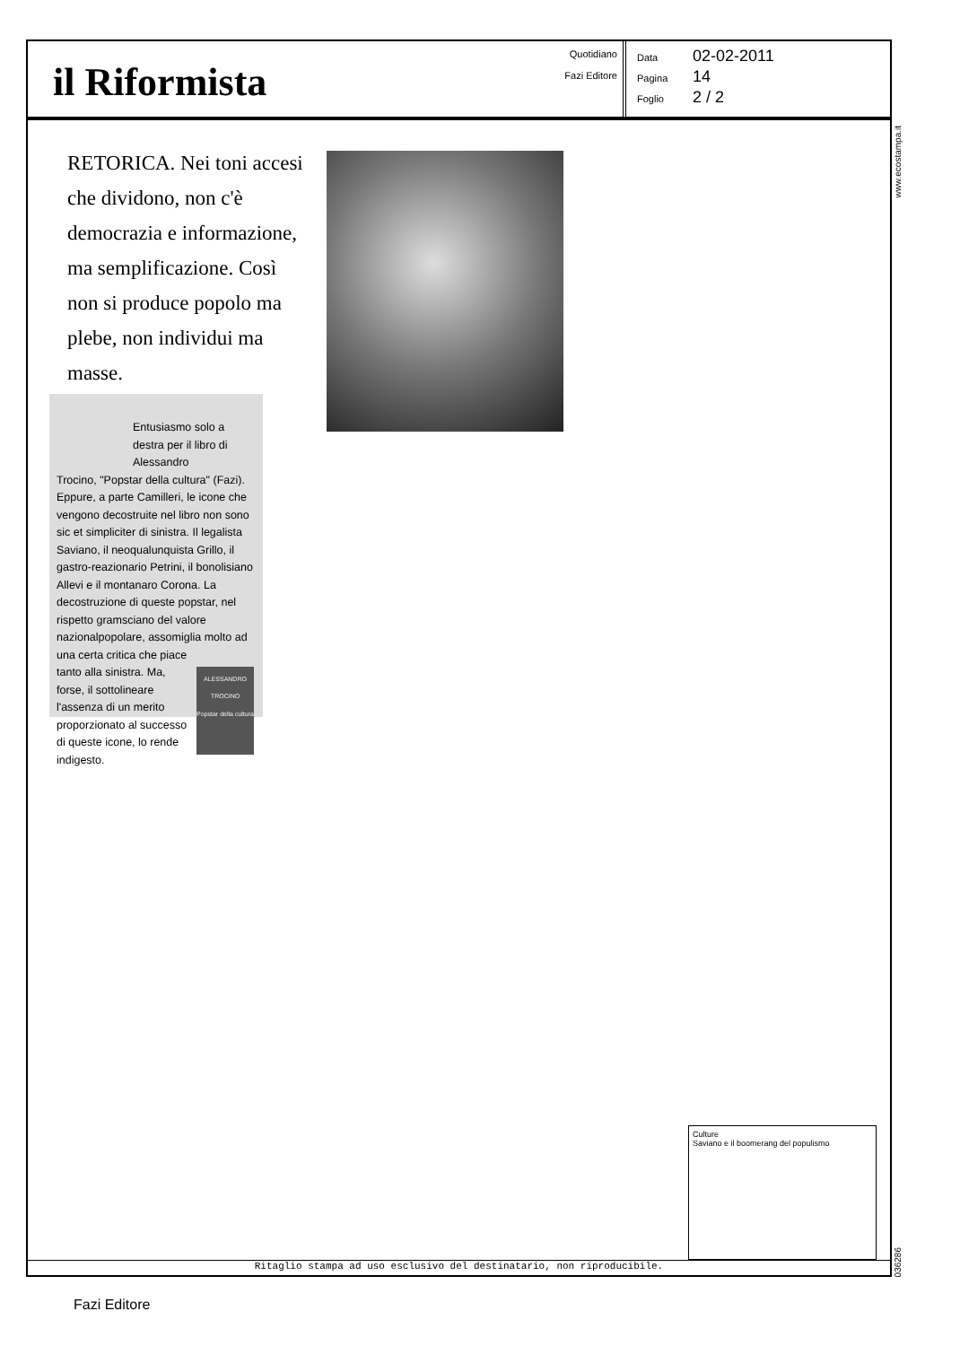il Riformista
Quotidiano
Fazi Editore
Data 02-02-2011
Pagina 14
Foglio 2 / 2
www.ecostampa.it
RETORICA. Nei toni accesi che dividono, non c'è democrazia e informazione, ma semplificazione. Così non si produce popolo ma plebe, non individui ma masse.
Entusiasmo solo a destra per il libro di Alessandro
Trocino, "Popstar della cultura" (Fazi). Eppure, a parte Camilleri, le icone che vengono decostruite nel libro non sono sic et simpliciter di sinistra. Il legalista Saviano, il neoqualunquista Grillo, il gastro-reazionario Petrini, il bonolisiano Allevi e il montanaro Corona. La decostruzione di queste popstar, nel rispetto gramsciano del valore nazionalpopolare, assomiglia molto ad una certa critica che piace ALESSANDRO TROCINO
Popstar della cultura tanto alla sinistra. Ma, forse, il sottolineare l'assenza di un merito proporzionato al successo di queste icone, lo rende indigesto.
Culture
Saviano e il boomerang del populismo
Ritaglio stampa ad uso esclusivo del destinatario, non riproducibile.
036286
Fazi Editore